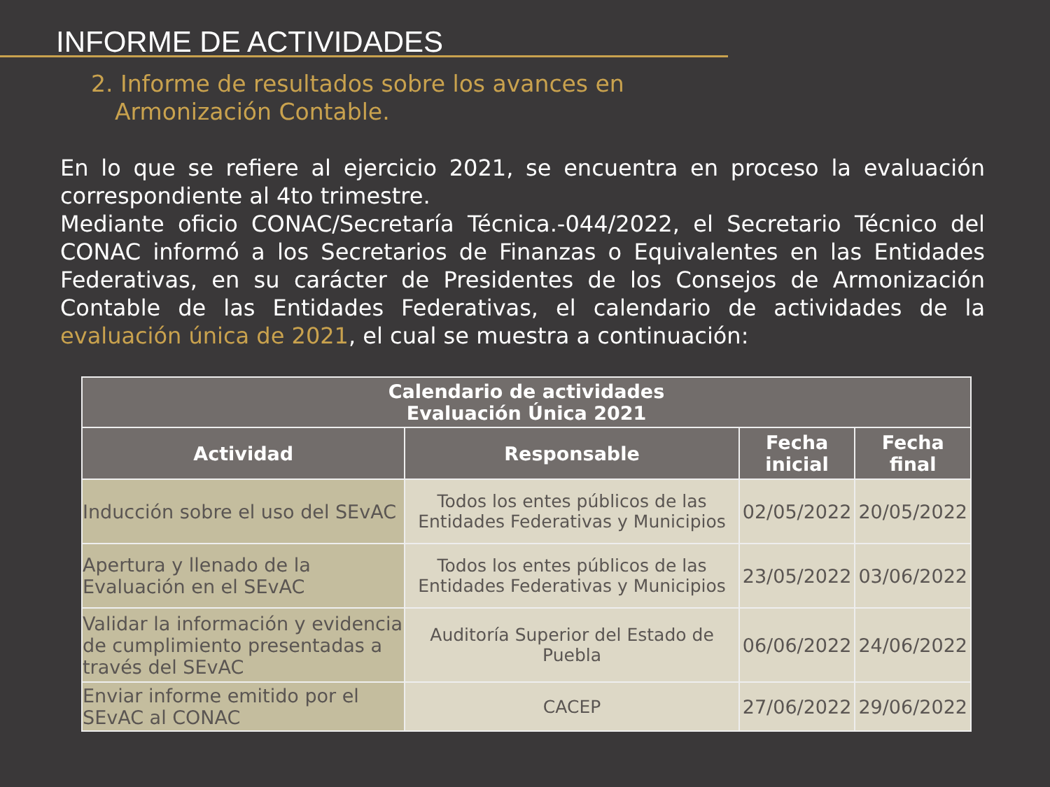INFORME DE ACTIVIDADES
2. Informe de resultados sobre los avances en Armonización Contable.
En lo que se refiere al ejercicio 2021, se encuentra en proceso la evaluación correspondiente al 4to trimestre.
Mediante oficio CONAC/Secretaría Técnica.-044/2022, el Secretario Técnico del CONAC informó a los Secretarios de Finanzas o Equivalentes en las Entidades Federativas, en su carácter de Presidentes de los Consejos de Armonización Contable de las Entidades Federativas, el calendario de actividades de la evaluación única de 2021, el cual se muestra a continuación:
| Calendario de actividades Evaluación Única 2021 | | | |
| --- | --- | --- | --- |
| Actividad | Responsable | Fecha inicial | Fecha final |
| Inducción sobre el uso del SEvAC | Todos los entes públicos de las Entidades Federativas y Municipios | 02/05/2022 | 20/05/2022 |
| Apertura y llenado de la Evaluación en el SEvAC | Todos los entes públicos de las Entidades Federativas y Municipios | 23/05/2022 | 03/06/2022 |
| Validar la información y evidencia de cumplimiento presentadas a través del SEvAC | Auditoría Superior del Estado de Puebla | 06/06/2022 | 24/06/2022 |
| Enviar informe emitido por el SEvAC al CONAC | CACEP | 27/06/2022 | 29/06/2022 |